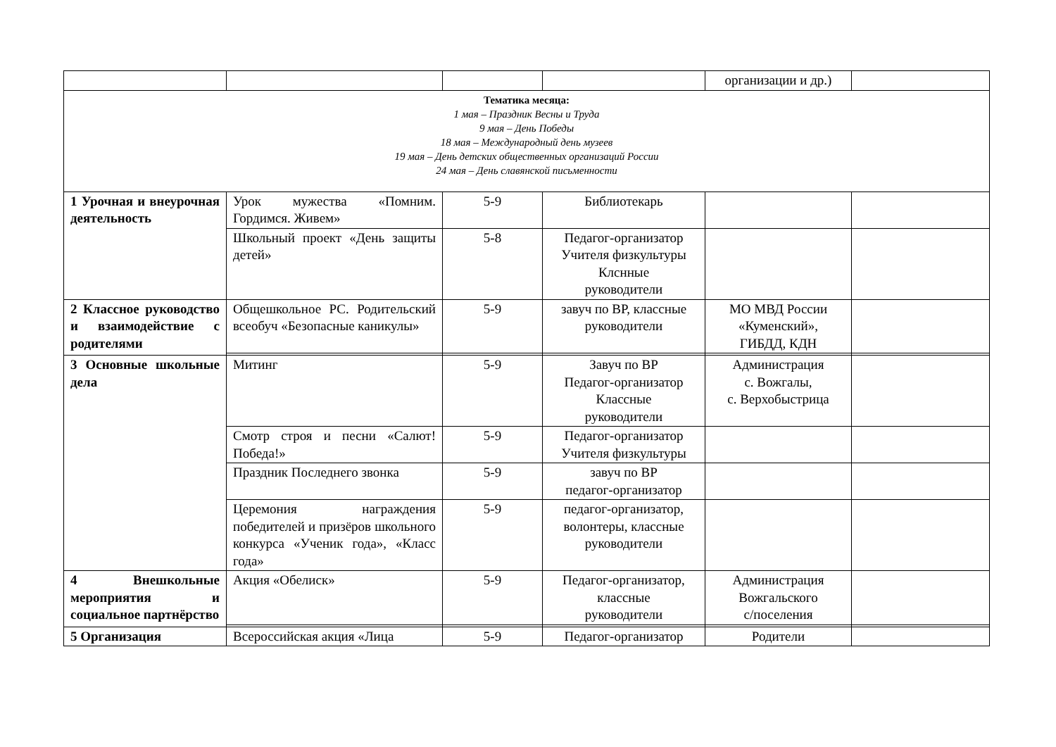| | | | | организации и др.) | |
| Тематика месяца: 1 мая – Праздник Весны и Труда 9 мая – День Победы 18 мая – Международный день музеев 19 мая – День детских общественных организаций России 24 мая – День славянской письменности | | | | | |
| 1 Урочная и внеурочная деятельность | Урок мужества «Помним. Гордимся. Живем» | 5-9 | Библиотекарь | | |
| | Школьный проект «День защиты детей» | 5-8 | Педагог-организатор Учителя физкультуры Клснные руководители | | |
| 2 Классное руководство и взаимодействие с родителями | Общешкольное РС. Родительский всеобуч «Безопасные каникулы» | 5-9 | завуч по ВР, классные руководители | МО МВД России «Куменский», ГИБДД, КДН | |
| 3 Основные школьные дела | Митинг | 5-9 | Завуч по ВР Педагог-организатор Классные руководители | Администрация с. Вожгалы, с. Верхобыстрица | |
| | Смотр строя и песни «Салют! Победа!» | 5-9 | Педагог-организатор Учителя физкультуры | | |
| | Праздник Последнего звонка | 5-9 | завуч по ВР педагог-организатор | | |
| | Церемония награждения победителей и призёров школьного конкурса «Ученик года», «Класс года» | 5-9 | педагог-организатор, волонтеры, классные руководители | | |
| 4 Внешкольные мероприятия и социальное партнёрство | Акция «Обелиск» | 5-9 | Педагог-организатор, классные руководители | Администрация Вожгальского с/поселения | |
| 5 Организация | Всероссийская акция «Лица | 5-9 | Педагог-организатор | Родители | |